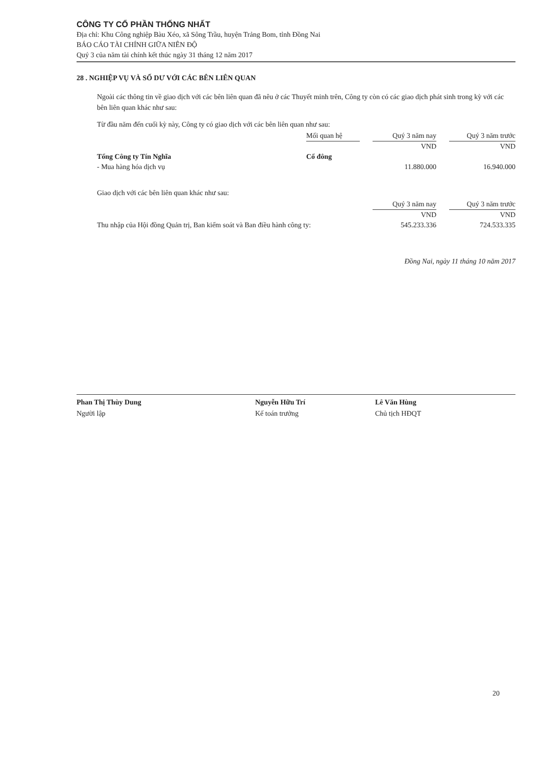CÔNG TY CỔ PHẦN THỐNG NHẤT
Địa chỉ: Khu Công nghiệp Bàu Xéo, xã Sông Trầu, huyện Trảng Bom, tỉnh Đồng Nai
BÁO CÁO TÀI CHÍNH GIỮA NIÊN ĐỘ
Quý 3 của năm tài chính kết thúc ngày 31 tháng 12 năm 2017
28 . NGHIỆP VỤ VÀ SỐ DƯ VỚI CÁC BÊN LIÊN QUAN
Ngoài các thông tin về giao dịch với các bên liên quan đã nêu ở các Thuyết minh trên, Công ty còn có các giao dịch phát sinh trong kỳ với các bên liên quan khác như sau:
Từ đầu năm đến cuối kỳ này, Công ty có giao dịch với các bên liên quan như sau:
| | Mối quan hệ | | Quý 3 năm nay | | Quý 3 năm trước |
| --- | --- | --- | --- | --- | --- |
| | | | VND | | VND |
| Tổng Công ty Tín Nghĩa | Cổ đông | | | | |
| - Mua hàng hóa dịch vụ | | | 11.880.000 | | 16.940.000 |
Giao dịch với các bên liên quan khác như sau:
| | Quý 3 năm nay | | Quý 3 năm trước |
| --- | --- | --- | --- |
| | VND | | VND |
| Thu nhập của Hội đồng Quản trị, Ban kiểm soát và Ban điều hành công ty: | 545.233.336 | | 724.533.335 |
Đồng Nai, ngày 11 tháng 10 năm 2017
Phan Thị Thùy Dung
Người lập
Nguyễn Hữu Trí
Kế toán trưởng
Lê Văn Hùng
Chủ tịch HĐQT
20